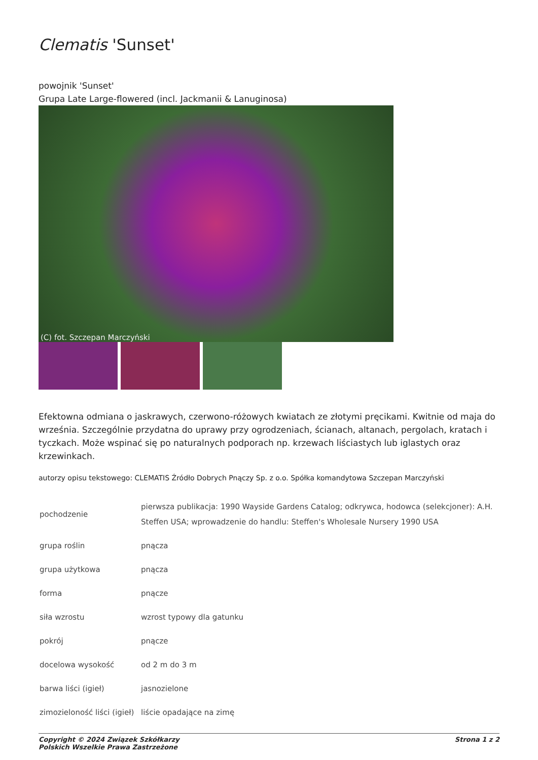Clematis 'Sunset'
powojnik 'Sunset'
Grupa Late Large-flowered (incl. Jackmanii & Lanuginosa)
(C) fot. Szczepan Marczyński
Efektowna odmiana o jaskrawych, czerwono-różowych kwiatach ze złotymi pręcikami. Kwitnie od maja do września. Szczególnie przydatna do uprawy przy ogrodzeniach, ścianach, altanach, pergolach, kratach i tyczkach. Może wspinać się po naturalnych podporach np. krzewach liściastych lub iglastych oraz krzewinkach.
autorzy opisu tekstowego: CLEMATIS Źródło Dobrych Pnączy Sp. z o.o. Spółka komandytowa Szczepan Marczyński
| pochodzenie | pierwsza publikacja: 1990 Wayside Gardens Catalog; odkrywca, hodowca (selekcjoner): A.H. Steffen USA; wprowadzenie do handlu: Steffen's Wholesale Nursery 1990 USA |
| grupa roślin | pnącza |
| grupa użytkowa | pnącza |
| forma | pnącze |
| siła wzrostu | wzrost typowy dla gatunku |
| pokrój | pnącze |
| docelowa wysokość | od 2 m do 3 m |
| barwa liści (igieł) | jasnozielone |
| zimozieloność liści (igieł) | liście opadające na zimę |
Copyright © 2024 Związek Szkółkarzy
Polskich Wszelkie Prawa Zastrzeżone
Strona 1 z 2